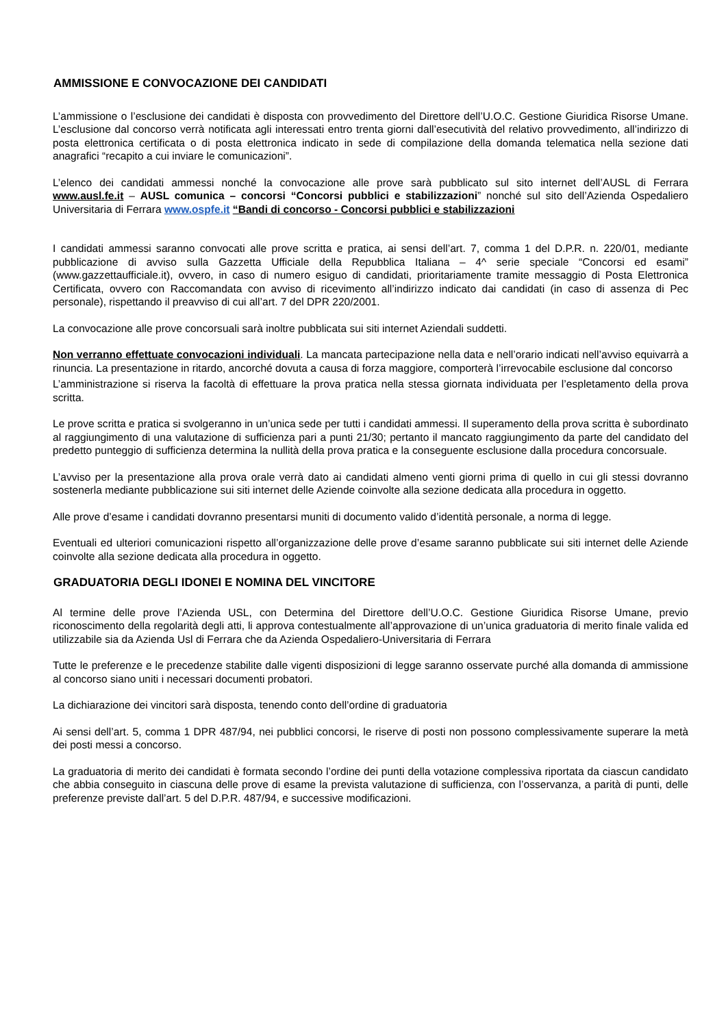AMMISSIONE E CONVOCAZIONE DEI CANDIDATI
L’ammissione o l’esclusione dei candidati è disposta con provvedimento del Direttore dell’U.O.C. Gestione Giuridica Risorse Umane. L’esclusione dal concorso verrà notificata agli interessati entro trenta giorni dall’esecutività del relativo provvedimento, all’indirizzo di posta elettronica certificata o di posta elettronica indicato in sede di compilazione della domanda telematica nella sezione dati anagrafici “recapito a cui inviare le comunicazioni”.
L’elenco dei candidati ammessi nonché la convocazione alle prove sarà pubblicato sul sito internet dell’AUSL di Ferrara www.ausl.fe.it – AUSL comunica – concorsi “Concorsi pubblici e stabilizzazioni” nonché sul sito dell’Azienda Ospedaliero Universitaria di Ferrara www.ospfe.it “Bandi di concorso - Concorsi pubblici e stabilizzazioni
I candidati ammessi saranno convocati alle prove scritta e pratica, ai sensi dell’art. 7, comma 1 del D.P.R. n. 220/01, mediante pubblicazione di avviso sulla Gazzetta Ufficiale della Repubblica Italiana – 4^ serie speciale “Concorsi ed esami” (www.gazzettaufficiale.it), ovvero, in caso di numero esiguo di candidati, prioritariamente tramite messaggio di Posta Elettronica Certificata, ovvero con Raccomandata con avviso di ricevimento all’indirizzo indicato dai candidati (in caso di assenza di Pec personale), rispettando il preavviso di cui all’art. 7 del DPR 220/2001.
La convocazione alle prove concorsuali sarà inoltre pubblicata sui siti internet Aziendali suddetti.
Non verranno effettuate convocazioni individuali. La mancata partecipazione nella data e nell’orario indicati nell’avviso equivarrà a rinuncia. La presentazione in ritardo, ancorché dovuta a causa di forza maggiore, comporterà l’irrevocabile esclusione dal concorso
L’amministrazione si riserva la facoltà di effettuare la prova pratica nella stessa giornata individuata per l’espletamento della prova scritta.
Le prove scritta e pratica si svolgeranno in un’unica sede per tutti i candidati ammessi. Il superamento della prova scritta è subordinato al raggiungimento di una valutazione di sufficienza pari a punti 21/30; pertanto il mancato raggiungimento da parte del candidato del predetto punteggio di sufficienza determina la nullità della prova pratica e la conseguente esclusione dalla procedura concorsuale.
L’avviso per la presentazione alla prova orale verrà dato ai candidati almeno venti giorni prima di quello in cui gli stessi dovranno sostenerla mediante pubblicazione sui siti internet delle Aziende coinvolte alla sezione dedicata alla procedura in oggetto.
Alle prove d’esame i candidati dovranno presentarsi muniti di documento valido d’identità personale, a norma di legge.
Eventuali ed ulteriori comunicazioni rispetto all’organizzazione delle prove d’esame saranno pubblicate sui siti internet delle Aziende coinvolte alla sezione dedicata alla procedura in oggetto.
GRADUATORIA DEGLI IDONEI E NOMINA DEL VINCITORE
Al termine delle prove l’Azienda USL, con Determina del Direttore dell’U.O.C. Gestione Giuridica Risorse Umane, previo riconoscimento della regolarità degli atti, li approva contestualmente all’approvazione di un’unica graduatoria di merito finale valida ed utilizzabile sia da Azienda Usl di Ferrara che da Azienda Ospedaliero-Universitaria di Ferrara
Tutte le preferenze e le precedenze stabilite dalle vigenti disposizioni di legge saranno osservate purché alla domanda di ammissione al concorso siano uniti i necessari documenti probatori.
La dichiarazione dei vincitori sarà disposta, tenendo conto dell’ordine di graduatoria
Ai sensi dell’art. 5, comma 1 DPR 487/94, nei pubblici concorsi, le riserve di posti non possono complessivamente superare la metà dei posti messi a concorso.
La graduatoria di merito dei candidati è formata secondo l’ordine dei punti della votazione complessiva riportata da ciascun candidato che abbia conseguito in ciascuna delle prove di esame la prevista valutazione di sufficienza, con l’osservanza, a parità di punti, delle preferenze previste dall’art. 5 del D.P.R. 487/94, e successive modificazioni.